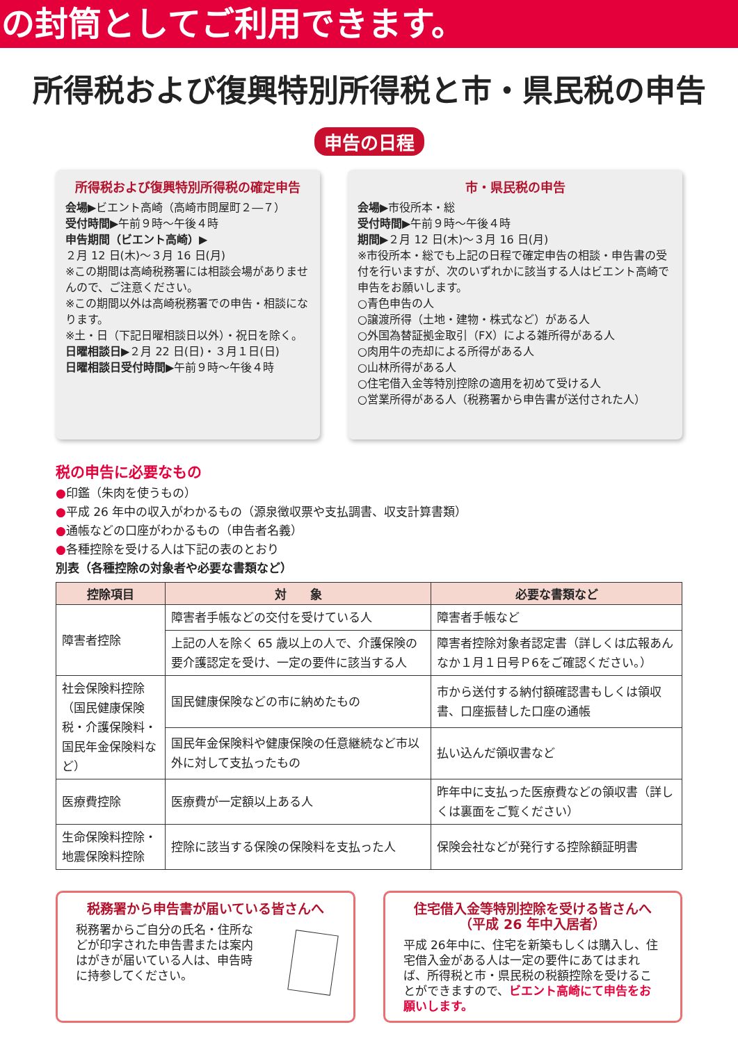の封筒としてご利用できます。
所得税および復興特別所得税と市・県民税の申告
申告の日程
所得税および復興特別所得税の確定申告
会場▶ビエント高崎（高崎市問屋町２―７）
受付時間▶午前９時～午後４時
申告期間（ビエント高崎）▶
２月 12 日(木)～３月 16 日(月)
※この期間は高崎税務署には相談会場がありませんので、ご注意ください。
※この期間以外は高崎税務署での申告・相談になります。
※土・日（下記日曜相談日以外）・祝日を除く。
日曜相談日▶２月 22 日(日)・３月１日(日)
日曜相談日受付時間▶午前９時～午後４時
市・県民税の申告
会場▶市役所本・総
受付時間▶午前９時～午後４時
期間▶２月 12 日(木)～３月 16 日(月)
※市役所本・総でも上記の日程で確定申告の相談・申告書の受付を行いますが、次のいずれかに該当する人はビエント高崎で申告をお願いします。
○青色申告の人
○譲渡所得（土地・建物・株式など）がある人
○外国為替証拠金取引（FX）による雑所得がある人
○肉用牛の売却による所得がある人
○山林所得がある人
○住宅借入金等特別控除の適用を初めて受ける人
○営業所得がある人（税務署から申告書が送付された人）
税の申告に必要なもの
●印鑑（朱肉を使うもの）
●平成 26 年中の収入がわかるもの（源泉徴収票や支払調書、収支計算書類）
●通帳などの口座がわかるもの（申告者名義）
●各種控除を受ける人は下記の表のとおり
別表（各種控除の対象者や必要な書類など）
| 控除項目 | 対 象 | 必要な書類など |
| --- | --- | --- |
| 障害者控除 | 障害者手帳などの交付を受けている人 | 障害者手帳など |
| | 上記の人を除く 65 歳以上の人で、介護保険の要介護認定を受け、一定の要件に該当する人 | 障害者控除対象者認定書（詳しくは広報あんなか１月１日号Ｐ6をご確認ください。） |
| 社会保険料控除（国民健康保険税・介護保険料・国民年金保険料など） | 国民健康保険などの市に納めたもの | 市から送付する納付額確認書もしくは領収書、口座振替した口座の通帳 |
| | 国民年金保険料や健康保険の任意継続など市以外に対して支払ったもの | 払い込んだ領収書など |
| 医療費控除 | 医療費が一定額以上ある人 | 昨年中に支払った医療費などの領収書（詳しくは裏面をご覧ください） |
| 生命保険料控除・地震保険料控除 | 控除に該当する保険の保険料を支払った人 | 保険会社などが発行する控除額証明書 |
税務署から申告書が届いている皆さんへ
税務署からご自分の氏名・住所などが印字された申告書または案内はがきが届いている人は、申告時に持参してください。
住宅借入金等特別控除を受ける皆さんへ
（平成 26 年中入居者）
平成 26年中に、住宅を新築もしくは購入し、住宅借入金がある人は一定の要件にあてはまれば、所得税と市・県民税の税額控除を受けることができますので、ビエント高崎にて申告をお願いします。